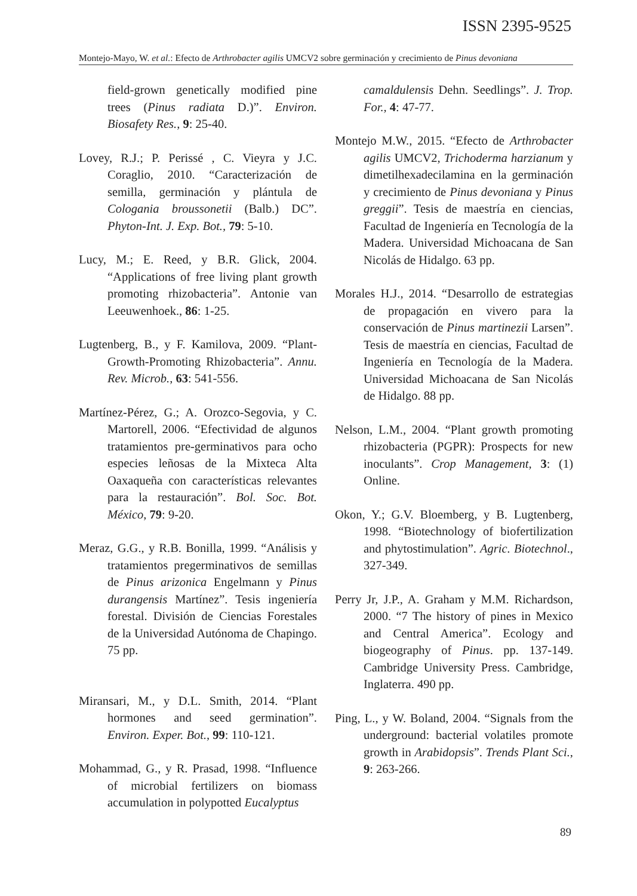ISSN 2395-9525
Montejo-Mayo, W. et al.: Efecto de Arthrobacter agilis UMCV2 sobre germinación y crecimiento de Pinus devoniana
field-grown genetically modified pine trees (Pinus radiata D.)”. Environ. Biosafety Res., 9: 25-40.
Lovey, R.J.; P. Perissé , C. Vieyra y J.C. Coraglio, 2010. “Caracterización de semilla, germinación y plántula de Cologania broussonetii (Balb.) DC”. Phyton-Int. J. Exp. Bot., 79: 5-10.
Lucy, M.; E. Reed, y B.R. Glick, 2004. “Applications of free living plant growth promoting rhizobacteria”. Antonie van Leeuwenhoek., 86: 1-25.
Lugtenberg, B., y F. Kamilova, 2009. “Plant-Growth-Promoting Rhizobacteria”. Annu. Rev. Microb., 63: 541-556.
Martínez-Pérez, G.; A. Orozco-Segovia, y C. Martorell, 2006. “Efectividad de algunos tratamientos pre-germinativos para ocho especies leñosas de la Mixteca Alta Oaxaqueña con características relevantes para la restauración”. Bol. Soc. Bot. México, 79: 9-20.
Meraz, G.G., y R.B. Bonilla, 1999. “Análisis y tratamientos pregerminativos de semillas de Pinus arizonica Engelmann y Pinus durangensis Martínez”. Tesis ingeniería forestal. División de Ciencias Forestales de la Universidad Autónoma de Chapingo. 75 pp.
Miransari, M., y D.L. Smith, 2014. “Plant hormones and seed germination”. Environ. Exper. Bot., 99: 110-121.
Mohammad, G., y R. Prasad, 1998. “Influence of microbial fertilizers on biomass accumulation in polypotted Eucalyptus
camaldulensis Dehn. Seedlings”. J. Trop. For., 4: 47-77.
Montejo M.W., 2015. “Efecto de Arthrobacter agilis UMCV2, Trichoderma harzianum y dimetilhexadecilamina en la germinación y crecimiento de Pinus devoniana y Pinus greggii”. Tesis de maestría en ciencias, Facultad de Ingeniería en Tecnología de la Madera. Universidad Michoacana de San Nicolás de Hidalgo. 63 pp.
Morales H.J., 2014. “Desarrollo de estrategias de propagación en vivero para la conservación de Pinus martinezii Larsen”. Tesis de maestría en ciencias, Facultad de Ingeniería en Tecnología de la Madera. Universidad Michoacana de San Nicolás de Hidalgo. 88 pp.
Nelson, L.M., 2004. “Plant growth promoting rhizobacteria (PGPR): Prospects for new inoculants”. Crop Management, 3: (1) Online.
Okon, Y.; G.V. Bloemberg, y B. Lugtenberg, 1998. “Biotechnology of biofertilization and phytostimulation”. Agric. Biotechnol., 327-349.
Perry Jr, J.P., A. Graham y M.M. Richardson, 2000. “7 The history of pines in Mexico and Central America”. Ecology and biogeography of Pinus. pp. 137-149. Cambridge University Press. Cambridge, Inglaterra. 490 pp.
Ping, L., y W. Boland, 2004. “Signals from the underground: bacterial volatiles promote growth in Arabidopsis”. Trends Plant Sci., 9: 263-266.
89